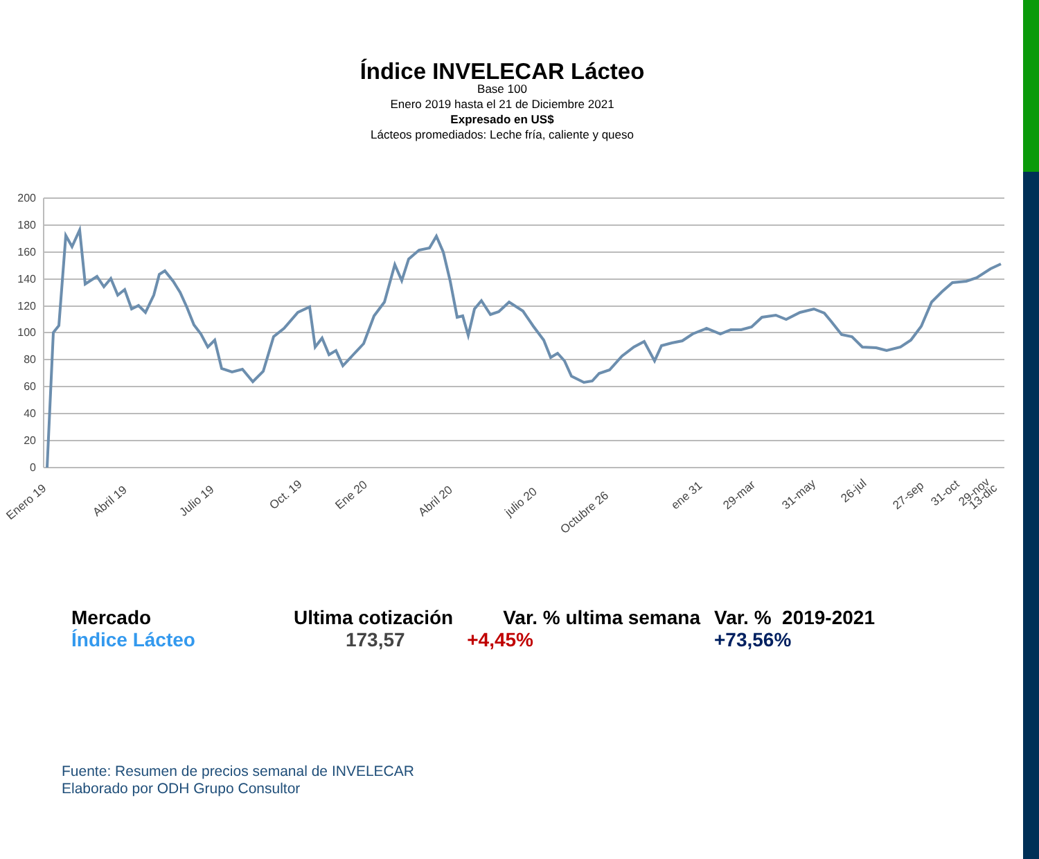Índice INVELECAR Lácteo
Base 100
Enero 2019 hasta el 21 de Diciembre 2021
Expresado en US$
Lácteos promediados: Leche fría, caliente y queso
200
180
160
140
120
100
80
60
40
20
0
Enero 19
Abril 19
Julio 19
Oct. 19
Ene 20
Abril 20
julio 20
Octubre 26
ene 31
29-mar
31-may
26-jul
27-sep
31-oct
29-nov
13-dic
| Mercado | Ultima cotización | Var. % ultima semana | Var. % 2019-2021 |
| Índice Lácteo | 173,57 | +4,45% | +73,56% |
Fuente: Resumen de precios semanal de INVELECAR
Elaborado por ODH Grupo Consultor